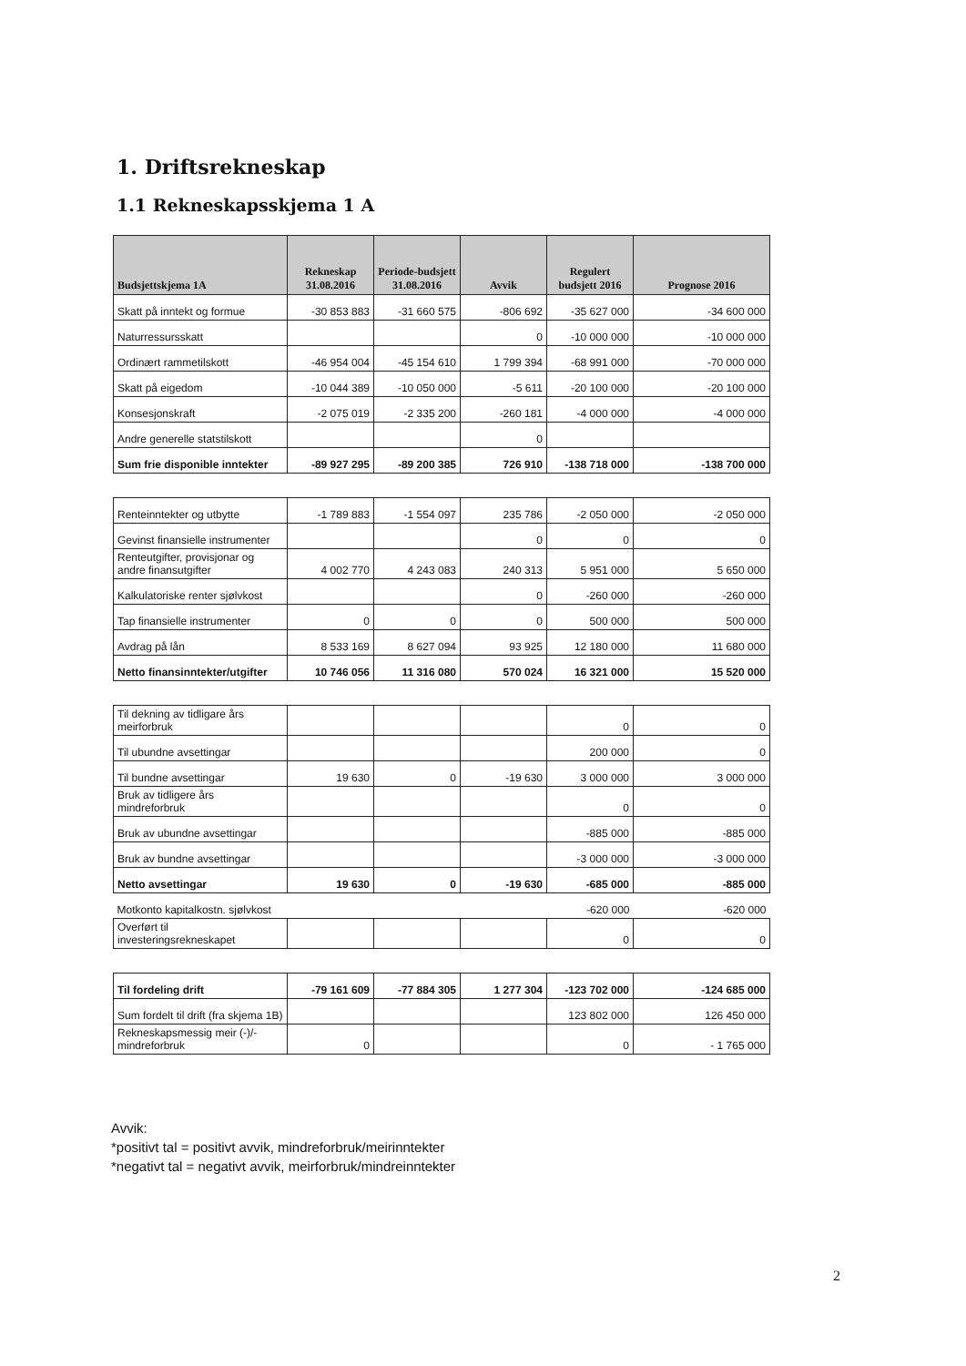1. Driftsrekneskap
1.1 Rekneskapsskjema 1 A
| Budsjettskjema 1A | Rekneskap 31.08.2016 | Periode-budsjett 31.08.2016 | Avvik | Regulert budsjett 2016 | Prognose 2016 |
| --- | --- | --- | --- | --- | --- |
| Skatt på inntekt og formue | -30 853 883 | -31 660 575 | -806 692 | -35 627 000 | -34 600 000 |
| Naturressursskatt | | | 0 | -10 000 000 | -10 000 000 |
| Ordinært rammetilskott | -46 954 004 | -45 154 610 | 1 799 394 | -68 991 000 | -70 000 000 |
| Skatt på eigedom | -10 044 389 | -10 050 000 | -5 611 | -20 100 000 | -20 100 000 |
| Konsesjonskraft | -2 075 019 | -2 335 200 | -260 181 | -4 000 000 | -4 000 000 |
| Andre generelle statstilskott | | | 0 | | |
| Sum frie disponible inntekter | -89 927 295 | -89 200 385 | 726 910 | -138 718 000 | -138 700 000 |
| Renteinntekter og utbytte | -1 789 883 | -1 554 097 | 235 786 | -2 050 000 | -2 050 000 |
| Gevinst finansielle instrumenter | | | 0 | 0 | 0 |
| Renteutgifter, provisjonar og andre finansutgifter | 4 002 770 | 4 243 083 | 240 313 | 5 951 000 | 5 650 000 |
| Kalkulatoriske renter sjølvkost | | | 0 | -260 000 | -260 000 |
| Tap finansielle instrumenter | 0 | 0 | 0 | 500 000 | 500 000 |
| Avdrag på lån | 8 533 169 | 8 627 094 | 93 925 | 12 180 000 | 11 680 000 |
| Netto finansinntekter/utgifter | 10 746 056 | 11 316 080 | 570 024 | 16 321 000 | 15 520 000 |
| Til dekning av tidligare års meirforbruk | | | | 0 | 0 |
| Til ubundne avsettingar | | | | 200 000 | 0 |
| Til bundne avsettingar | 19 630 | 0 | -19 630 | 3 000 000 | 3 000 000 |
| Bruk av tidligere års mindreforbruk | | | | 0 | 0 |
| Bruk av ubundne avsettingar | | | | -885 000 | -885 000 |
| Bruk av bundne avsettingar | | | | -3 000 000 | -3 000 000 |
| Netto avsettingar | 19 630 | 0 | -19 630 | -685 000 | -885 000 |
| Motkonto kapitalkostn. sjølvkost | | | | -620 000 | -620 000 |
| Overført til investeringsrekneskapet | | | | 0 | 0 |
| Til fordeling drift | -79 161 609 | -77 884 305 | 1 277 304 | -123 702 000 | -124 685 000 |
| Sum fordelt til drift (fra skjema 1B) | | | | 123 802 000 | 126 450 000 |
| Rekneskapsmessig meir (-)/- mindreforbruk | 0 | | | 0 | - 1 765 000 |
Avvik:
*positivt tal = positivt avvik, mindreforbruk/meirinntekter
*negativt tal = negativt avvik, meirforbruk/mindreinntekter
2